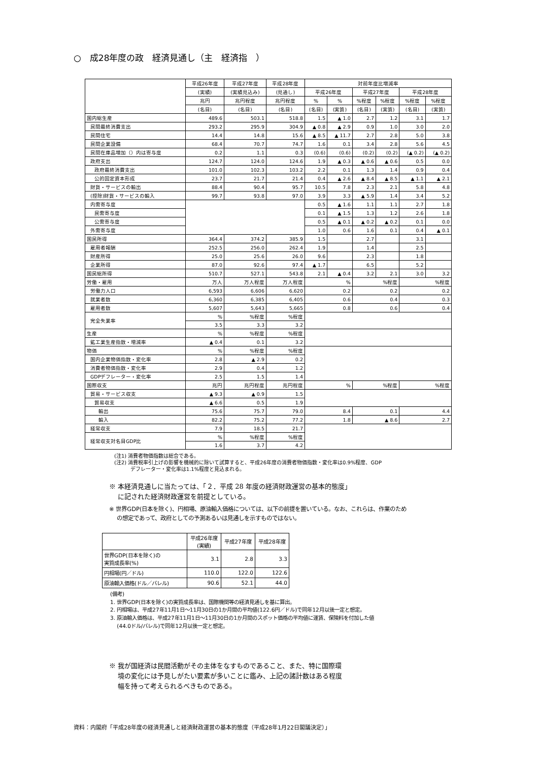○　成28年度の政　経済見通し（主　経済指　）
| | 平成26年度 | 平成27年度 | 平成28年度 | 対前年度比増減率 | | | | | |
| --- | --- | --- | --- | --- | --- | --- | --- | --- | --- |
| | (実績) | (実績見込み) | (見通し) | 平成26年度 | | 平成27年度 | | 平成28年度 | |
| | 兆円 | 兆円程度 | 兆円程度 | % | % | %程度 | %程度 | %程度 | %程度 |
| | (名目) | (名目) | (名目) | (名目) | (実質) | (名目) | (実質) | (名目) | (実質) |
| 国内総生産 | 489.6 | 503.1 | 518.8 | 1.5 | ▲ 1.0 | 2.7 | 1.2 | 3.1 | 1.7 |
| 民間最終消費支出 | 293.2 | 295.9 | 304.9 | ▲ 0.8 | ▲ 2.9 | 0.9 | 1.0 | 3.0 | 2.0 |
| 民間住宅 | 14.4 | 14.8 | 15.6 | ▲ 8.5 | ▲ 11.7 | 2.7 | 2.8 | 5.0 | 3.8 |
| 民間企業設備 | 68.4 | 70.7 | 74.7 | 1.6 | 0.1 | 3.4 | 2.8 | 5.6 | 4.5 |
| 民間在庫品増加（）内は寄与度 | 0.2 | 1.1 | 0.3 | (0.6) | (0.6) | (0.2) | (0.2) | (▲ 0.2) | (▲ 0.2) |
| 政府支出 | 124.7 | 124.0 | 124.6 | 1.9 | ▲ 0.3 | ▲ 0.6 | ▲ 0.6 | 0.5 | 0.0 |
| 政府最終消費支出 | 101.0 | 102.3 | 103.2 | 2.2 | 0.1 | 1.3 | 1.4 | 0.9 | 0.4 |
| 公的固定資本形成 | 23.7 | 21.7 | 21.4 | 0.4 | ▲ 2.6 | ▲ 8.4 | ▲ 8.5 | ▲ 1.1 | ▲ 2.1 |
| 財貨・サービスの輸出 | 88.4 | 90.4 | 95.7 | 10.5 | 7.8 | 2.3 | 2.1 | 5.8 | 4.8 |
| (控除)財貨・サービスの輸入 | 99.7 | 93.8 | 97.0 | 3.9 | 3.3 | ▲ 5.9 | 1.4 | 3.4 | 5.2 |
| 内需寄与度 | | | | 0.5 | ▲ 1.6 | 1.1 | 1.1 | 2.7 | 1.8 |
| 民需寄与度 | | | | 0.1 | ▲ 1.5 | 1.3 | 1.2 | 2.6 | 1.8 |
| 公需寄与度 | | | | 0.5 | ▲ 0.1 | ▲ 0.2 | ▲ 0.2 | 0.1 | 0.0 |
| 外需寄与度 | | | | 1.0 | 0.6 | 1.6 | 0.1 | 0.4 | ▲ 0.1 |
| 国民所得 | 364.4 | 374.2 | 385.9 | 1.5 | | 2.7 | | 3.1 | |
| 雇用者報酬 | 252.5 | 256.0 | 262.4 | 1.9 | | 1.4 | | 2.5 | |
| 財産所得 | 25.0 | 25.6 | 26.0 | 9.6 | | 2.3 | | 1.8 | |
| 企業所得 | 87.0 | 92.6 | 97.4 | ▲ 1.7 | | 6.5 | | 5.2 | |
| 国民総所得 | 510.7 | 527.1 | 543.8 | 2.1 | ▲ 0.4 | 3.2 | 2.1 | 3.0 | 3.2 |
| 労働・雇用 | 万人 | 万人程度 | 万人程度 | % | | %程度 | | %程度 | |
| 労働力人口 | 6,593 | 6,606 | 6,620 | 0.2 | | 0.2 | | 0.2 | |
| 就業者数 | 6,360 | 6,385 | 6,405 | 0.6 | | 0.4 | | 0.3 | |
| 雇用者数 | 5,607 | 5,643 | 5,665 | 0.8 | | 0.6 | | 0.4 | |
| 完全失業率 | % | %程度 | %程度 | | | | | | |
| | 3.5 | 3.3 | 3.2 | | | | | | |
| 生産 | % | %程度 | %程度 | | | | | | |
| 鉱工業生産指数・増減率 | ▲ 0.4 | 0.1 | 3.2 | | | | | | |
| 物価 | % | %程度 | %程度 | | | | | | |
| 国内企業物価指数・変化率 | 2.8 | ▲ 2.9 | 0.2 | | | | | | |
| 消費者物価指数・変化率 | 2.9 | 0.4 | 1.2 | | | | | | |
| GDPデフレーター・変化率 | 2.5 | 1.5 | 1.4 | | | | | | |
| 国際収支 | 兆円 | 兆円程度 | 兆円程度 | % | | %程度 | | %程度 | |
| 貿易・サービス収支 | ▲ 9.3 | ▲ 0.9 | 1.5 | | | | | | |
| 貿易収支 | ▲ 6.6 | 0.5 | 1.9 | | | | | | |
| 輸出 | 75.6 | 75.7 | 79.0 | 8.4 | | 0.1 | | 4.4 | |
| 輸入 | 82.2 | 75.2 | 77.2 | 1.8 | | ▲ 8.6 | | 2.7 | |
| 経常収支 | 7.9 | 18.5 | 21.7 | | | | | | |
| 経常収支対名目GDP比 | % | %程度 | %程度 | | | | | | |
| | 1.6 | 3.7 | 4.2 | | | | | | |
(注1) 消費者物価指数は総合である。
(注2) 消費税率引上げの影響を機械的に除いて試算すると、平成26年度の消費者物価指数・変化率は0.9%程度、GDP
デフレーター・変化率は1.1%程度と見込まれる。
※ 本経済見通しに当たっては、「２．平成 28 年度の経済財政運営の基本的態度」
に記された経済財政運営を前提としている。
※ 世界GDP(日本を除く)、円相場、原油輸入価格については、以下の前提を置いている。なお、これらは、作業のため
の想定であって、政府としての予測あるいは見通しを示すものではない。
| | 平成26年度 (実績) | 平成27年度 | 平成28年度 |
| --- | --- | --- | --- |
| 世界GDP(日本を除く)の 実質成長率(%) | 3.1 | 2.8 | 3.3 |
| 円相場(円／ドル) | 110.0 | 122.0 | 122.6 |
| 原油輸入価格(ドル／バレル) | 90.6 | 52.1 | 44.0 |
(備考)
1. 世界GDP(日本を除く)の実質成長率は、国際機関等の経済見通しを基に算出。
2. 円相場は、平成27年11月1日～11月30日の1か月間の平均値(122.6円／ドル)で同年12月以後一定と想定。
3. 原油輸入価格は、平成27年11月1日～11月30日の1か月間のスポット価格の平均値に運賃、保険料を付加した値
(44.0ドル/バレル)で同年12月以後一定と想定。
※ 我が国経済は民間活動がその主体をなすものであること、また、特に国際環
境の変化には予見しがたい要素が多いことに鑑み、上記の諸計数はある程度
幅を持って考えられるべきものである。
資料：内閣府「平成28年度の経済見通しと経済財政運営の基本的態度（平成28年1月22日閣議決定）」